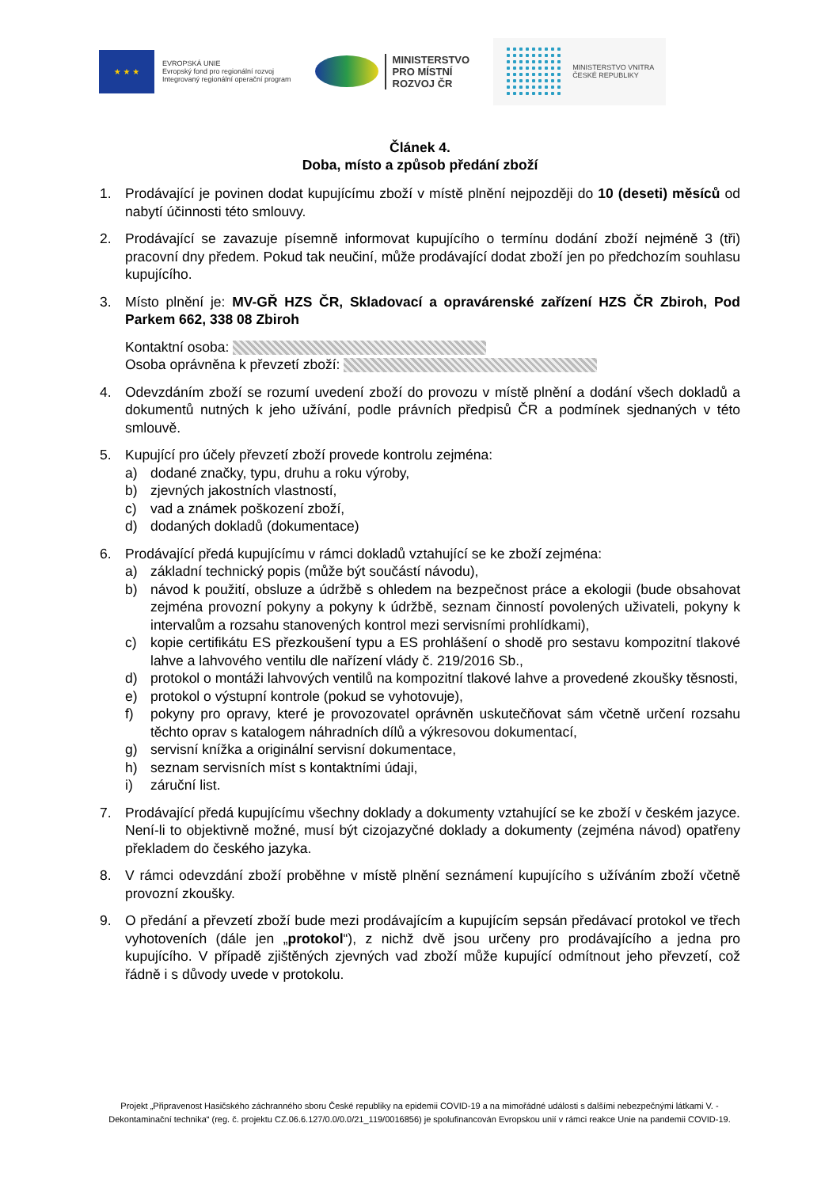★ ★ ★
EVROPSKÁ UNIE
Evropský fond pro regionální rozvoj
Integrovaný regionální operační program
MINISTERSTVO
PRO MÍSTNÍ
ROZVOJ ČR
MINISTERSTVO VNITRA
ČESKÉ REPUBLIKY
Článek 4.
Doba, místo a způsob předání zboží
1. Prodávající je povinen dodat kupujícímu zboží v místě plnění nejpozději do 10 (deseti) měsíců od nabytí účinnosti této smlouvy.
2. Prodávající se zavazuje písemně informovat kupujícího o termínu dodání zboží nejméně 3 (tři) pracovní dny předem. Pokud tak neučiní, může prodávající dodat zboží jen po předchozím souhlasu kupujícího.
3. Místo plnění je: MV-GŘ HZS ČR, Skladovací a opravárenské zařízení HZS ČR Zbiroh, Pod Parkem 662, 338 08 Zbiroh
Kontaktní osoba:
Osoba oprávněna k převzetí zboží:
4. Odevzdáním zboží se rozumí uvedení zboží do provozu v místě plnění a dodání všech dokladů a dokumentů nutných k jeho užívání, podle právních předpisů ČR a podmínek sjednaných v této smlouvě.
5. Kupující pro účely převzetí zboží provede kontrolu zejména:
a) dodané značky, typu, druhu a roku výroby,
b) zjevných jakostních vlastností,
c) vad a známek poškození zboží,
d) dodaných dokladů (dokumentace)
6. Prodávající předá kupujícímu v rámci dokladů vztahující se ke zboží zejména:
a) základní technický popis (může být součástí návodu),
b) návod k použití, obsluze a údržbě s ohledem na bezpečnost práce a ekologii (bude obsahovat zejména provozní pokyny a pokyny k údržbě, seznam činností povolených uživateli, pokyny k intervalům a rozsahu stanovených kontrol mezi servisními prohlídkami),
c) kopie certifikátu ES přezkoušení typu a ES prohlášení o shodě pro sestavu kompozitní tlakové lahve a lahvového ventilu dle nařízení vlády č. 219/2016 Sb.,
d) protokol o montáži lahvových ventilů na kompozitní tlakové lahve a provedené zkoušky těsnosti,
e) protokol o výstupní kontrole (pokud se vyhotovuje),
f) pokyny pro opravy, které je provozovatel oprávněn uskutečňovat sám včetně určení rozsahu těchto oprav s katalogem náhradních dílů a výkresovou dokumentací,
g) servisní knížka a originální servisní dokumentace,
h) seznam servisních míst s kontaktními údaji,
i) záruční list.
7. Prodávající předá kupujícímu všechny doklady a dokumenty vztahující se ke zboží v českém jazyce. Není-li to objektivně možné, musí být cizojazyčné doklady a dokumenty (zejména návod) opatřeny překladem do českého jazyka.
8. V rámci odevzdání zboží proběhne v místě plnění seznámení kupujícího s užíváním zboží včetně provozní zkoušky.
9. O předání a převzetí zboží bude mezi prodávajícím a kupujícím sepsán předávací protokol ve třech vyhotoveních (dále jen „protokol“), z nichž dvě jsou určeny pro prodávajícího a jedna pro kupujícího. V případě zjištěných zjevných vad zboží může kupující odmítnout jeho převzetí, což řádně i s důvody uvede v protokolu.
Projekt „Připravenost Hasičského záchranného sboru České republiky na epidemii COVID-19 a na mimořádné události s dalšími nebezpečnými látkami V. - Dekontaminační technika“ (reg. č. projektu CZ.06.6.127/0.0/0.0/21_119/0016856) je spolufinancován Evropskou unií v rámci reakce Unie na pandemii COVID-19.